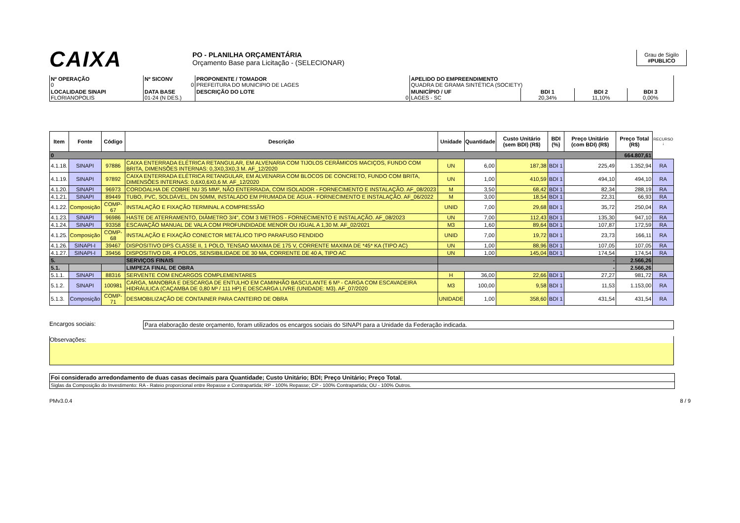CAIXA
PO - PLANILHA ORÇAMENTÁRIA
Orçamento Base para Licitação - (SELECIONAR)
Grau de Sigilo
#PUBLICO
| Nº OPERAÇÃO 0 | Nº SICONV 0 | PROPONENTE / TOMADOR PREFEITURA DO MUNICIPIO DE LAGES | APELIDO DO EMPREENDIMENTO QUADRA DE GRAMA SINTÉTICA (SOCIETY) | | | |
| LOCALIDADE SINAPI FLORIANOPOLIS | DATA BASE 01-24 (N DES.) | DESCRIÇÃO DO LOTE 0 | MUNICÍPIO / UF LAGES - SC | BDI 1 20,34% | BDI 2 11,10% | BDI 3 0,00% |
| Item | Fonte | Código | Descrição | Unidade | Quantidade | Custo Unitário (sem BDI) (R$) | BDI (%) | Preço Unitário (com BDI) (R$) | Preço Total (R$) | RECURSO ↓ |
| --- | --- | --- | --- | --- | --- | --- | --- | --- | --- | --- |
| 0 | | | | | | | | | 664.807,61 | |
| 4.1.18. | SINAPI | 97886 | CAIXA ENTERRADA ELÉTRICA RETANGULAR, EM ALVENARIA COM TIJOLOS CERÂMICOS MACIÇOS, FUNDO COM BRITA, DIMENSÕES INTERNAS: 0,3X0,3X0,3 M. AF_12/2020 | UN | 6,00 | 187,38 | BDI 1 | 225,49 | 1.352,94 | RA |
| 4.1.19. | SINAPI | 97892 | CAIXA ENTERRADA ELÉTRICA RETANGULAR, EM ALVENARIA COM BLOCOS DE CONCRETO, FUNDO COM BRITA, DIMENSÕES INTERNAS: 0,6X0,6X0,6 M. AF_12/2020 | UN | 1,00 | 410,59 | BDI 1 | 494,10 | 494,10 | RA |
| 4.1.20. | SINAPI | 96973 | CORDOALHA DE COBRE NU 35 MM², NÃO ENTERRADA, COM ISOLADOR - FORNECIMENTO E INSTALAÇÃO. AF_08/2023 | M | 3,50 | 68,42 | BDI 1 | 82,34 | 288,19 | RA |
| 4.1.21. | SINAPI | 89449 | TUBO, PVC, SOLDÁVEL, DN 50MM, INSTALADO EM PRUMADA DE ÁGUA - FORNECIMENTO E INSTALAÇÃO. AF_06/2022 | M | 3,00 | 18,54 | BDI 1 | 22,31 | 66,93 | RA |
| 4.1.22. | Composição | COMP-67 | INSTALAÇÃO E FIXAÇÃO TERMINAL A COMPRESSÃO | UNID | 7,00 | 29,68 | BDI 1 | 35,72 | 250,04 | RA |
| 4.1.23. | SINAPI | 96986 | HASTE DE ATERRAMENTO, DIÂMETRO 3/4", COM 3 METROS - FORNECIMENTO E INSTALAÇÃO. AF_08/2023 | UN | 7,00 | 112,43 | BDI 1 | 135,30 | 947,10 | RA |
| 4.1.24. | SINAPI | 93358 | ESCAVAÇÃO MANUAL DE VALA COM PROFUNDIDADE MENOR OU IGUAL A 1,30 M. AF_02/2021 | M3 | 1,60 | 89,64 | BDI 1 | 107,87 | 172,59 | RA |
| 4.1.25. | Composição | COMP-68 | INSTALAÇÃO E FIXAÇÃO CONECTOR METÁLICO TIPO PARAFUSO FENDIDO | UNID | 7,00 | 19,72 | BDI 1 | 23,73 | 166,11 | RA |
| 4.1.26. | SINAPI-I | 39467 | DISPOSITIVO DPS CLASSE II, 1 POLO, TENSAO MAXIMA DE 175 V, CORRENTE MAXIMA DE *45* KA (TIPO AC) | UN | 1,00 | 88,96 | BDI 1 | 107,05 | 107,05 | RA |
| 4.1.27. | SINAPI-I | 39456 | DISPOSITIVO DR, 4 POLOS, SENSIBILIDADE DE 30 MA, CORRENTE DE 40 A, TIPO AC | UN | 1,00 | 145,04 | BDI 1 | 174,54 | 174,54 | RA |
| 5. | | | SERVIÇOS FINAIS | - | | | | | 2.566,26 | |
| 5.1. | | | LIMPEZA FINAL DE OBRA | - | | | | | 2.566,26 | |
| 5.1.1. | SINAPI | 88316 | SERVENTE COM ENCARGOS COMPLEMENTARES | H | 36,00 | 22,66 | BDI 1 | 27,27 | 981,72 | RA |
| 5.1.2. | SINAPI | 100981 | CARGA, MANOBRA E DESCARGA DE ENTULHO EM CAMINHÃO BASCULANTE 6 M³ - CARGA COM ESCAVADEIRA HIDRÁULICA (CAÇAMBA DE 0,80 M³ / 111 HP) E DESCARGA LIVRE (UNIDADE: M3). AF_07/2020 | M3 | 100,00 | 9,58 | BDI 1 | 11,53 | 1.153,00 | RA |
| 5.1.3. | Composição | COMP-71 | DESMOBILIZAÇÃO DE CONTAINER PARA CANTEIRO DE OBRA | UNIDADE | 1,00 | 358,60 | BDI 1 | 431,54 | 431,54 | RA |
Encargos sociais: Para elaboração deste orçamento, foram utilizados os encargos sociais do SINAPI para a Unidade da Federação indicada.
Observações:
Foi considerado arredondamento de duas casas decimais para Quantidade; Custo Unitário; BDI; Preço Unitário; Preço Total.
Siglas da Composição do Investimento: RA - Rateio proporcional entre Repasse e Contrapartida; RP - 100% Repasse; CP - 100% Contrapartida; OU - 100% Outros.
PMv3.0.4 8 / 9